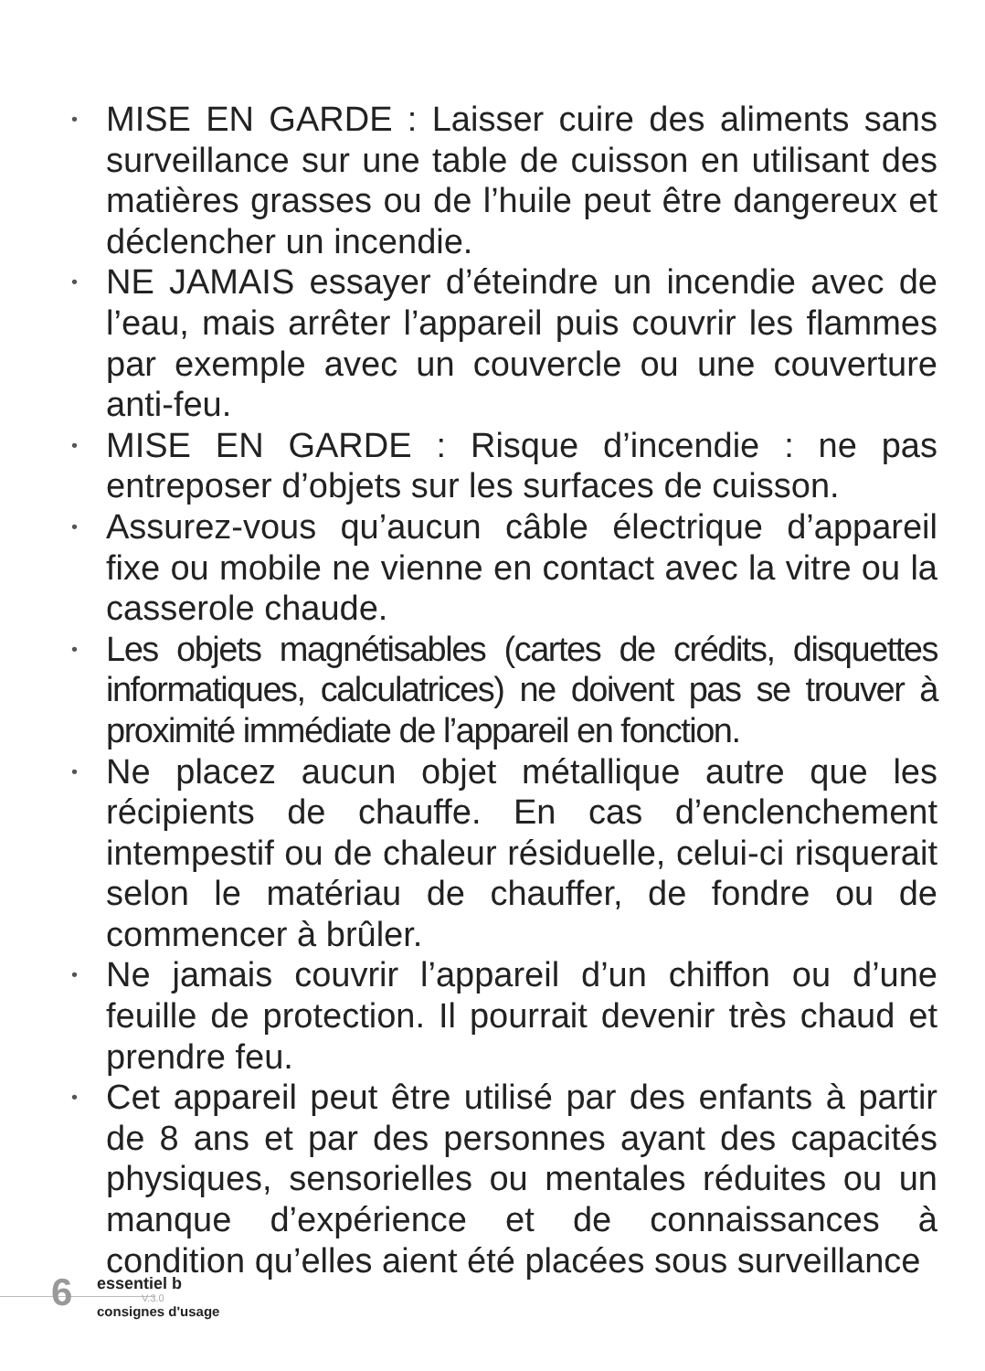• MISE EN GARDE : Laisser cuire des aliments sans surveillance sur une table de cuisson en utilisant des matières grasses ou de l’huile peut être dangereux et déclencher un incendie.
• NE JAMAIS essayer d’éteindre un incendie avec de l’eau, mais arrêter l’appareil puis couvrir les flammes par exemple avec un couvercle ou une couverture anti-feu.
• MISE EN GARDE : Risque d’incendie : ne pas entreposer d’objets sur les surfaces de cuisson.
• Assurez-vous qu’aucun câble électrique d’appareil fixe ou mobile ne vienne en contact avec la vitre ou la casserole chaude.
• Les objets magnétisables (cartes de crédits, disquettes informatiques, calculatrices) ne doivent pas se trouver à proximité immédiate de l’appareil en fonction.
• Ne placez aucun objet métallique autre que les récipients de chauffe. En cas d’enclenchement intempestif ou de chaleur résiduelle, celui-ci risquerait selon le matériau de chauffer, de fondre ou de commencer à brûler.
• Ne jamais couvrir l’appareil d’un chiffon ou d’une feuille de protection. Il pourrait devenir très chaud et prendre feu.
• Cet appareil peut être utilisé par des enfants à partir de 8 ans et par des personnes ayant des capacités physiques, sensorielles ou mentales réduites ou un manque d’expérience et de connaissances à condition qu’elles aient été placées sous surveillance
6 essentiel b
V.3.0
consignes d'usage